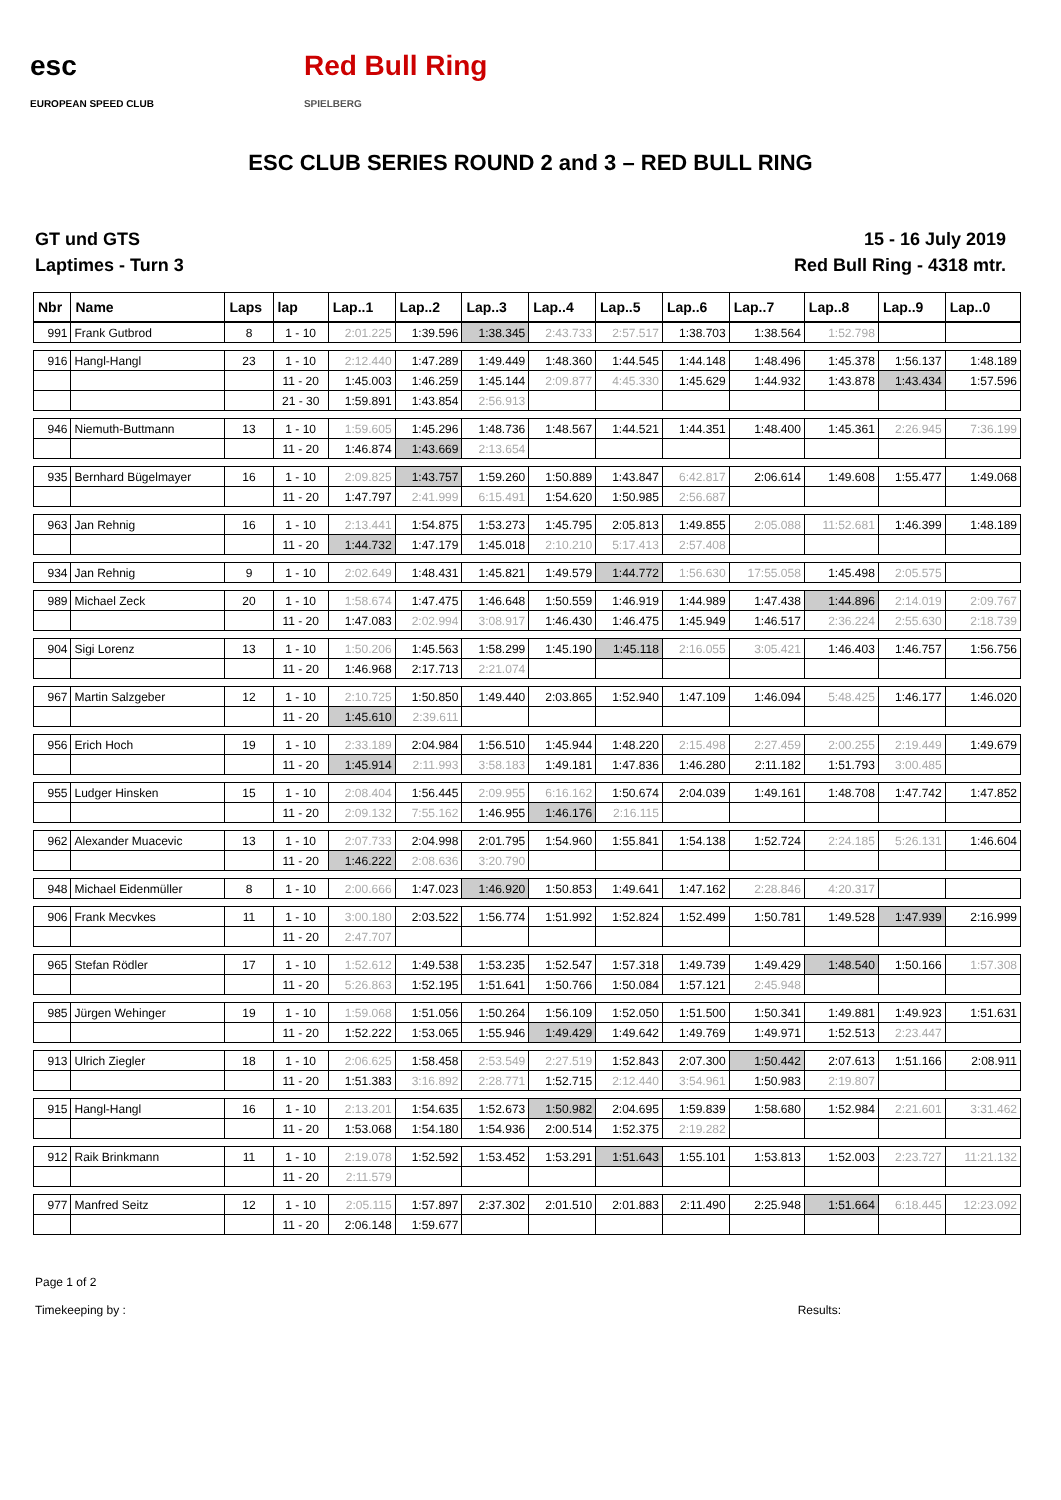esc
EUROPEAN SPEED CLUB
Red Bull Ring
SPIELBERG
ESC CLUB SERIES ROUND 2 and 3 – RED BULL RING
GT und GTS
Laptimes - Turn 3
15 - 16 July 2019
Red Bull Ring - 4318 mtr.
| Nbr | Name | Laps | lap | Lap..1 | Lap..2 | Lap..3 | Lap..4 | Lap..5 | Lap..6 | Lap..7 | Lap..8 | Lap..9 | Lap..0 |
| --- | --- | --- | --- | --- | --- | --- | --- | --- | --- | --- | --- | --- | --- |
| 991 | Frank Gutbrod | 8 | 1 - 10 | 2:01.225 | 1:39.596 | 1:38.345 | 2:43.733 | 2:57.517 | 1:38.703 | 1:38.564 | 1:52.798 | | |
| 916 | Hangl-Hangl | 23 | 1 - 10 | 2:12.440 | 1:47.289 | 1:49.449 | 1:48.360 | 1:44.545 | 1:44.148 | 1:48.496 | 1:45.378 | 1:56.137 | 1:48.189 |
| | | | 11 - 20 | 1:45.003 | 1:46.259 | 1:45.144 | 2:09.877 | 4:45.330 | 1:45.629 | 1:44.932 | 1:43.878 | 1:43.434 | 1:57.596 |
| | | | 21 - 30 | 1:59.891 | 1:43.854 | 2:56.913 | | | | | | | |
| 946 | Niemuth-Buttmann | 13 | 1 - 10 | 1:59.605 | 1:45.296 | 1:48.736 | 1:48.567 | 1:44.521 | 1:44.351 | 1:48.400 | 1:45.361 | 2:26.945 | 7:36.199 |
| | | | 11 - 20 | 1:46.874 | 1:43.669 | 2:13.654 | | | | | | | |
| 935 | Bernhard Bügelmayer | 16 | 1 - 10 | 2:09.825 | 1:43.757 | 1:59.260 | 1:50.889 | 1:43.847 | 6:42.817 | 2:06.614 | 1:49.608 | 1:55.477 | 1:49.068 |
| | | | 11 - 20 | 1:47.797 | 2:41.999 | 6:15.491 | 1:54.620 | 1:50.985 | 2:56.687 | | | | |
| 963 | Jan Rehnig | 16 | 1 - 10 | 2:13.441 | 1:54.875 | 1:53.273 | 1:45.795 | 2:05.813 | 1:49.855 | 2:05.088 | 11:52.681 | 1:46.399 | 1:48.189 |
| | | | 11 - 20 | 1:44.732 | 1:47.179 | 1:45.018 | 2:10.210 | 5:17.413 | 2:57.408 | | | | |
| 934 | Jan Rehnig | 9 | 1 - 10 | 2:02.649 | 1:48.431 | 1:45.821 | 1:49.579 | 1:44.772 | 1:56.630 | 17:55.058 | 1:45.498 | 2:05.575 | |
| 989 | Michael Zeck | 20 | 1 - 10 | 1:58.674 | 1:47.475 | 1:46.648 | 1:50.559 | 1:46.919 | 1:44.989 | 1:47.438 | 1:44.896 | 2:14.019 | 2:09.767 |
| | | | 11 - 20 | 1:47.083 | 2:02.994 | 3:08.917 | 1:46.430 | 1:46.475 | 1:45.949 | 1:46.517 | 2:36.224 | 2:55.630 | 2:18.739 |
| 904 | Sigi Lorenz | 13 | 1 - 10 | 1:50.206 | 1:45.563 | 1:58.299 | 1:45.190 | 1:45.118 | 2:16.055 | 3:05.421 | 1:46.403 | 1:46.757 | 1:56.756 |
| | | | 11 - 20 | 1:46.968 | 2:17.713 | 2:21.074 | | | | | | | |
| 967 | Martin Salzgeber | 12 | 1 - 10 | 2:10.725 | 1:50.850 | 1:49.440 | 2:03.865 | 1:52.940 | 1:47.109 | 1:46.094 | 5:48.425 | 1:46.177 | 1:46.020 |
| | | | 11 - 20 | 1:45.610 | 2:39.611 | | | | | | | | |
| 956 | Erich Hoch | 19 | 1 - 10 | 2:33.189 | 2:04.984 | 1:56.510 | 1:45.944 | 1:48.220 | 2:15.498 | 2:27.459 | 2:00.255 | 2:19.449 | 1:49.679 |
| | | | 11 - 20 | 1:45.914 | 2:11.993 | 3:58.183 | 1:49.181 | 1:47.836 | 1:46.280 | 2:11.182 | 1:51.793 | 3:00.485 | |
| 955 | Ludger Hinsken | 15 | 1 - 10 | 2:08.404 | 1:56.445 | 2:09.955 | 6:16.162 | 1:50.674 | 2:04.039 | 1:49.161 | 1:48.708 | 1:47.742 | 1:47.852 |
| | | | 11 - 20 | 2:09.132 | 7:55.162 | 1:46.955 | 1:46.176 | 2:16.115 | | | | | |
| 962 | Alexander Muacevic | 13 | 1 - 10 | 2:07.733 | 2:04.998 | 2:01.795 | 1:54.960 | 1:55.841 | 1:54.138 | 1:52.724 | 2:24.185 | 5:26.131 | 1:46.604 |
| | | | 11 - 20 | 1:46.222 | 2:08.636 | 3:20.790 | | | | | | | |
| 948 | Michael Eidenmüller | 8 | 1 - 10 | 2:00.666 | 1:47.023 | 1:46.920 | 1:50.853 | 1:49.641 | 1:47.162 | 2:28.846 | 4:20.317 | | |
| 906 | Frank Mecvkes | 11 | 1 - 10 | 3:00.180 | 2:03.522 | 1:56.774 | 1:51.992 | 1:52.824 | 1:52.499 | 1:50.781 | 1:49.528 | 1:47.939 | 2:16.999 |
| | | | 11 - 20 | 2:47.707 | | | | | | | | | |
| 965 | Stefan Rödler | 17 | 1 - 10 | 1:52.612 | 1:49.538 | 1:53.235 | 1:52.547 | 1:57.318 | 1:49.739 | 1:49.429 | 1:48.540 | 1:50.166 | 1:57.308 |
| | | | 11 - 20 | 5:26.863 | 1:52.195 | 1:51.641 | 1:50.766 | 1:50.084 | 1:57.121 | 2:45.948 | | | |
| 985 | Jürgen Wehinger | 19 | 1 - 10 | 1:59.068 | 1:51.056 | 1:50.264 | 1:56.109 | 1:52.050 | 1:51.500 | 1:50.341 | 1:49.881 | 1:49.923 | 1:51.631 |
| | | | 11 - 20 | 1:52.222 | 1:53.065 | 1:55.946 | 1:49.429 | 1:49.642 | 1:49.769 | 1:49.971 | 1:52.513 | 2:23.447 | |
| 913 | Ulrich Ziegler | 18 | 1 - 10 | 2:06.625 | 1:58.458 | 2:53.549 | 2:27.519 | 1:52.843 | 2:07.300 | 1:50.442 | 2:07.613 | 1:51.166 | 2:08.911 |
| | | | 11 - 20 | 1:51.383 | 3:16.892 | 2:28.771 | 1:52.715 | 2:12.440 | 3:54.961 | 1:50.983 | 2:19.807 | | |
| 915 | Hangl-Hangl | 16 | 1 - 10 | 2:13.201 | 1:54.635 | 1:52.673 | 1:50.982 | 2:04.695 | 1:59.839 | 1:58.680 | 1:52.984 | 2:21.601 | 3:31.462 |
| | | | 11 - 20 | 1:53.068 | 1:54.180 | 1:54.936 | 2:00.514 | 1:52.375 | 2:19.282 | | | | |
| 912 | Raik Brinkmann | 11 | 1 - 10 | 2:19.078 | 1:52.592 | 1:53.452 | 1:53.291 | 1:51.643 | 1:55.101 | 1:53.813 | 1:52.003 | 2:23.727 | 11:21.132 |
| | | | 11 - 20 | 2:11.579 | | | | | | | | | |
| 977 | Manfred Seitz | 12 | 1 - 10 | 2:05.115 | 1:57.897 | 2:37.302 | 2:01.510 | 2:01.883 | 2:11.490 | 2:25.948 | 1:51.664 | 6:18.445 | 12:23.092 |
| | | | 11 - 20 | 2:06.148 | 1:59.677 | | | | | | | | |
Page 1 of 2
Timekeeping by :
Results: